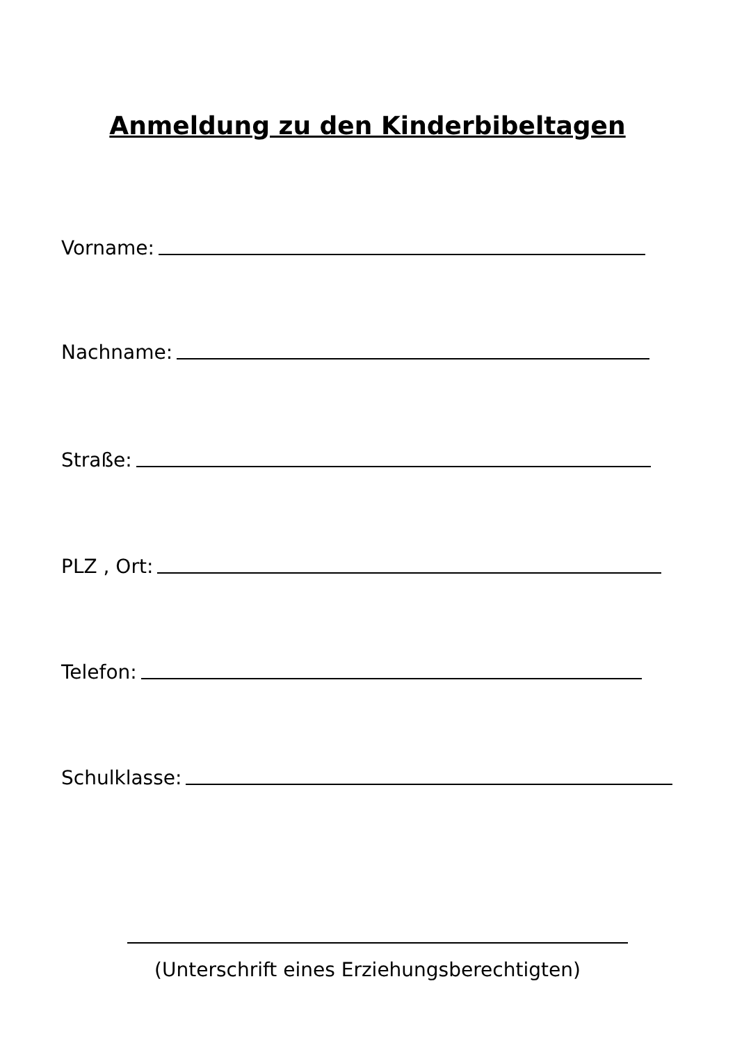Anmeldung zu den Kinderbibeltagen
Vorname:
Nachname:
Straße:
PLZ , Ort:
Telefon:
Schulklasse:
(Unterschrift eines Erziehungsberechtigten)